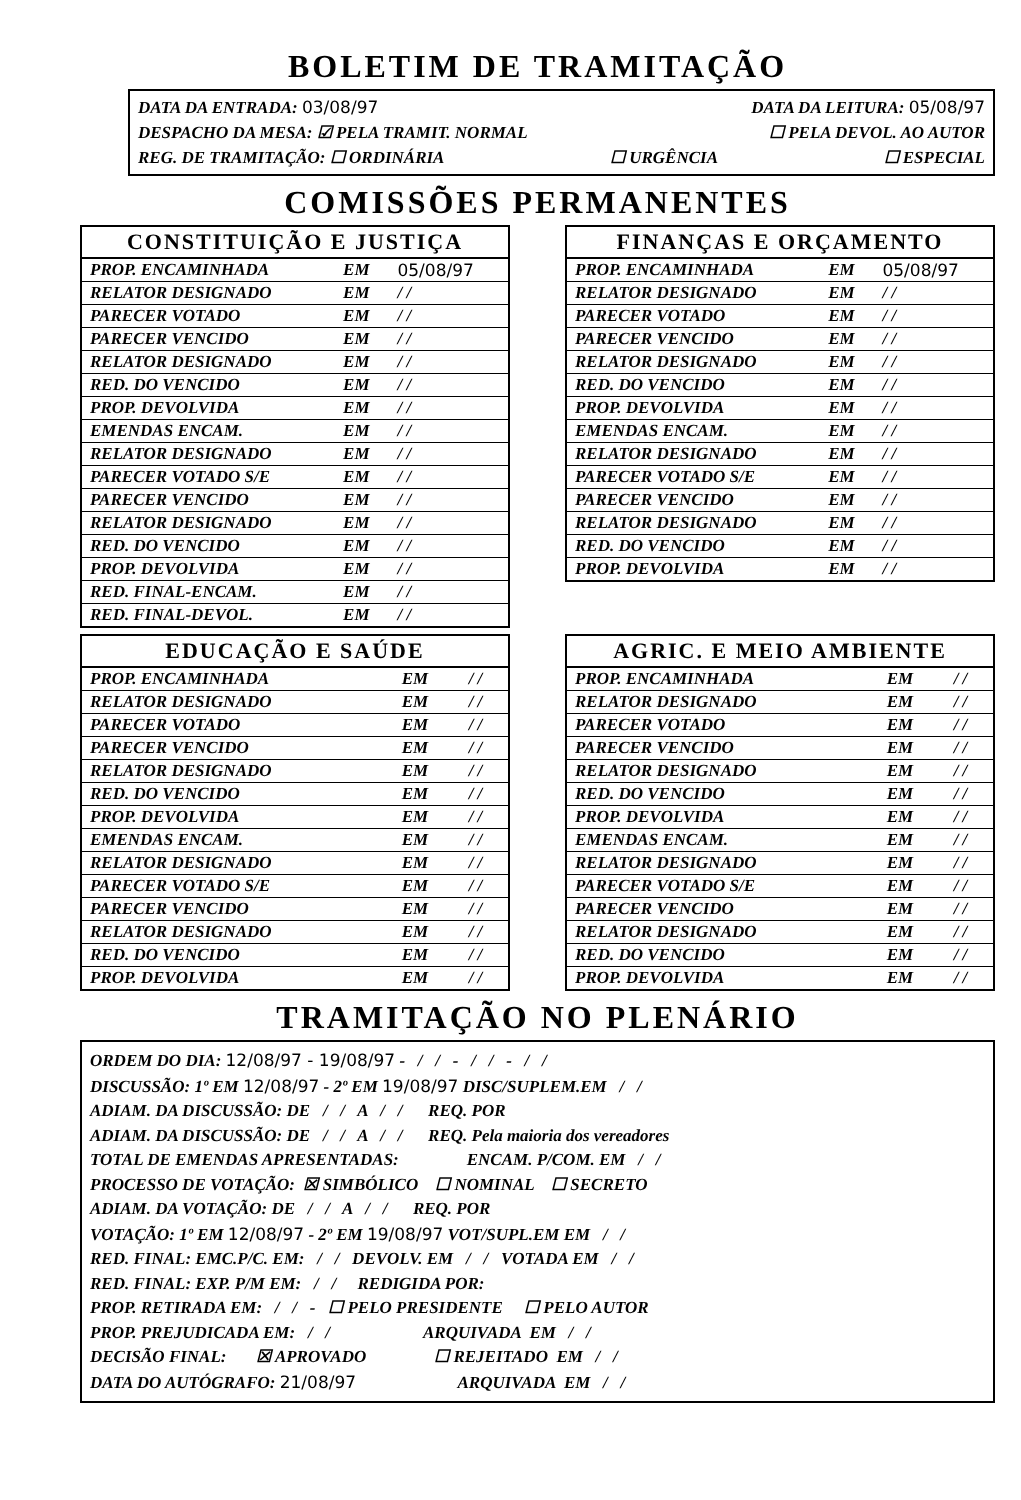BOLETIM DE TRAMITAÇÃO
DATA DA ENTRADA: 03/08/97 DATA DA LEITURA: 05/08/97
DESPACHO DA MESA: ☑ PELA TRAMIT. NORMAL ☐ PELA DEVOL. AO AUTOR
REG. DE TRAMITAÇÃO: ☐ ORDINÁRIA ☐ URGÊNCIA ☐ ESPECIAL
COMISSÕES PERMANENTES
| CONSTITUIÇÃO E JUSTIÇA | | |
| --- | --- | --- |
| PROP. ENCAMINHADA | EM | 05/08/97 |
| RELATOR DESIGNADO | EM | / / |
| PARECER VOTADO | EM | / / |
| PARECER VENCIDO | EM | / / |
| RELATOR DESIGNADO | EM | / / |
| RED. DO VENCIDO | EM | / / |
| PROP. DEVOLVIDA | EM | / / |
| EMENDAS ENCAM. | EM | / / |
| RELATOR DESIGNADO | EM | / / |
| PARECER VOTADO S/E | EM | / / |
| PARECER VENCIDO | EM | / / |
| RELATOR DESIGNADO | EM | / / |
| RED. DO VENCIDO | EM | / / |
| PROP. DEVOLVIDA | EM | / / |
| RED. FINAL-ENCAM. | EM | / / |
| RED. FINAL-DEVOL. | EM | / / |
| FINANÇAS E ORÇAMENTO | | |
| --- | --- | --- |
| PROP. ENCAMINHADA | EM | 05/08/97 |
| RELATOR DESIGNADO | EM | / / |
| PARECER VOTADO | EM | / / |
| PARECER VENCIDO | EM | / / |
| RELATOR DESIGNADO | EM | / / |
| RED. DO VENCIDO | EM | / / |
| PROP. DEVOLVIDA | EM | / / |
| EMENDAS ENCAM. | EM | / / |
| RELATOR DESIGNADO | EM | / / |
| PARECER VOTADO S/E | EM | / / |
| PARECER VENCIDO | EM | / / |
| RELATOR DESIGNADO | EM | / / |
| RED. DO VENCIDO | EM | / / |
| PROP. DEVOLVIDA | EM | / / |
| EDUCAÇÃO E SAÚDE | | |
| --- | --- | --- |
| PROP. ENCAMINHADA | EM | / / |
| RELATOR DESIGNADO | EM | / / |
| PARECER VOTADO | EM | / / |
| PARECER VENCIDO | EM | / / |
| RELATOR DESIGNADO | EM | / / |
| RED. DO VENCIDO | EM | / / |
| PROP. DEVOLVIDA | EM | / / |
| EMENDAS ENCAM. | EM | / / |
| RELATOR DESIGNADO | EM | / / |
| PARECER VOTADO S/E | EM | / / |
| PARECER VENCIDO | EM | / / |
| RELATOR DESIGNADO | EM | / / |
| RED. DO VENCIDO | EM | / / |
| PROP. DEVOLVIDA | EM | / / |
| AGRIC. E MEIO AMBIENTE | | |
| --- | --- | --- |
| PROP. ENCAMINHADA | EM | / / |
| RELATOR DESIGNADO | EM | / / |
| PARECER VOTADO | EM | / / |
| PARECER VENCIDO | EM | / / |
| RELATOR DESIGNADO | EM | / / |
| RED. DO VENCIDO | EM | / / |
| PROP. DEVOLVIDA | EM | / / |
| EMENDAS ENCAM. | EM | / / |
| RELATOR DESIGNADO | EM | / / |
| PARECER VOTADO S/E | EM | / / |
| PARECER VENCIDO | EM | / / |
| RELATOR DESIGNADO | EM | / / |
| RED. DO VENCIDO | EM | / / |
| PROP. DEVOLVIDA | EM | / / |
TRAMITAÇÃO NO PLENÁRIO
ORDEM DO DIA: 12/08/97 - 19/08/97 - / / - / / - / /
DISCUSSÃO: 1º EM 12/08/97 - 2º EM 19/08/97 DISC/SUPLEM.EM / /
ADIAM. DA DISCUSSÃO: DE / / A / / REQ. POR
ADIAM. DA DISCUSSÃO: DE / / A / / REQ. Pela maioria dos vereadores
TOTAL DE EMENDAS APRESENTADAS: ENCAM. P/COM. EM / /
PROCESSO DE VOTAÇÃO: ☒ SIMBÓLICO ☐ NOMINAL ☐ SECRETO
ADIAM. DA VOTAÇÃO: DE / / A / / REQ. POR
VOTAÇÃO: 1º EM 12/08/97 - 2º EM 19/08/97 VOT/SUPL.EM EM / /
RED. FINAL: EMC.P/C. EM: / / DEVOLV. EM / / VOTADA EM / /
RED. FINAL: EXP. P/M EM: / / REDIGIDA POR:
PROP. RETIRADA EM: / / - ☐ PELO PRESIDENTE ☐ PELO AUTOR
PROP. PREJUDICADA EM: / / ARQUIVADA EM / /
DECISÃO FINAL: ☒ APROVADO ☐ REJEITADO EM / /
DATA DO AUTÓGRAFO: 21/08/97 ARQUIVADA EM / /